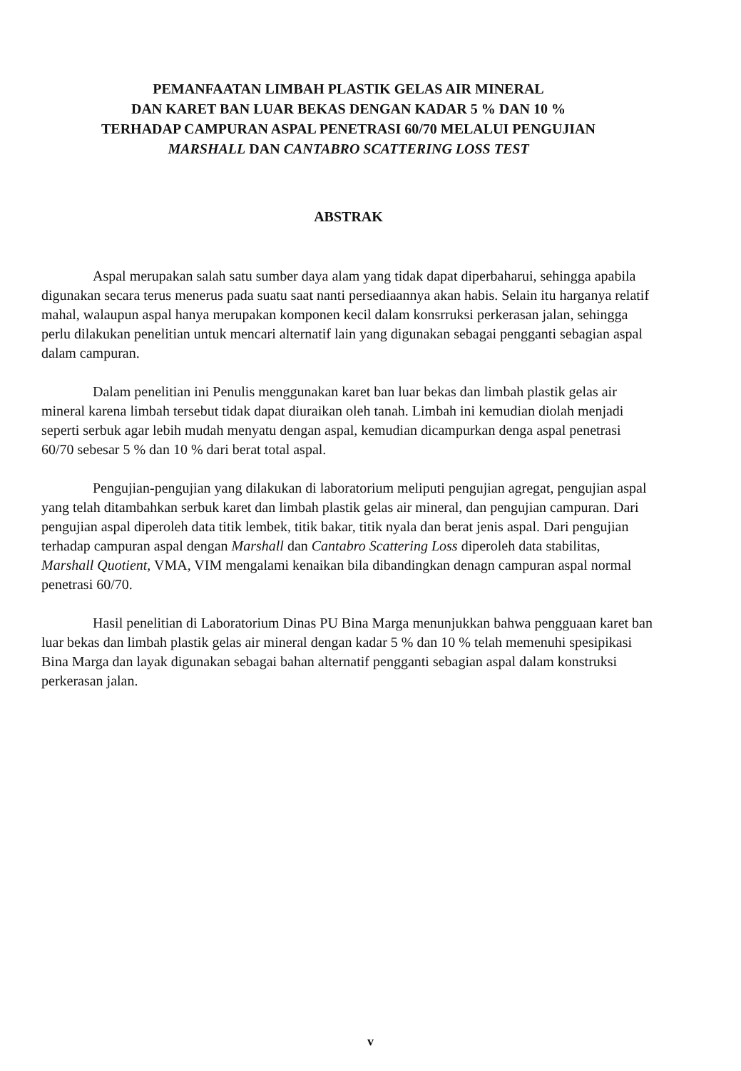PEMANFAATAN LIMBAH PLASTIK GELAS AIR MINERAL
DAN KARET BAN LUAR BEKAS DENGAN KADAR 5 % DAN 10 %
TERHADAP CAMPURAN ASPAL PENETRASI 60/70 MELALUI PENGUJIAN
MARSHALL DAN CANTABRO SCATTERING LOSS TEST
ABSTRAK
Aspal merupakan salah satu sumber daya alam yang tidak dapat diperbaharui, sehingga apabila digunakan secara terus menerus pada suatu saat nanti persediaannya akan habis. Selain itu harganya relatif mahal, walaupun aspal hanya merupakan komponen kecil dalam konsrruksi perkerasan jalan, sehingga perlu dilakukan penelitian untuk mencari alternatif lain yang digunakan sebagai pengganti sebagian aspal dalam campuran.
Dalam penelitian ini Penulis menggunakan karet ban luar bekas dan limbah plastik gelas air mineral karena limbah tersebut tidak dapat diuraikan oleh tanah. Limbah ini kemudian diolah menjadi seperti serbuk agar lebih mudah menyatu dengan aspal, kemudian dicampurkan denga aspal penetrasi 60/70 sebesar 5 % dan 10 % dari berat total aspal.
Pengujian-pengujian yang dilakukan di laboratorium meliputi pengujian agregat, pengujian aspal yang telah ditambahkan serbuk karet dan limbah plastik gelas air mineral, dan pengujian campuran. Dari pengujian aspal diperoleh data titik lembek, titik bakar, titik nyala dan berat jenis aspal. Dari pengujian terhadap campuran aspal dengan Marshall dan Cantabro Scattering Loss diperoleh data stabilitas, Marshall Quotient, VMA, VIM mengalami kenaikan bila dibandingkan denagn campuran aspal normal penetrasi 60/70.
Hasil penelitian di Laboratorium Dinas PU Bina Marga menunjukkan bahwa pengguaan karet ban luar bekas dan limbah plastik gelas air mineral dengan kadar 5 % dan 10 % telah memenuhi spesipikasi Bina Marga dan layak digunakan sebagai bahan alternatif pengganti sebagian aspal dalam konstruksi perkerasan jalan.
v